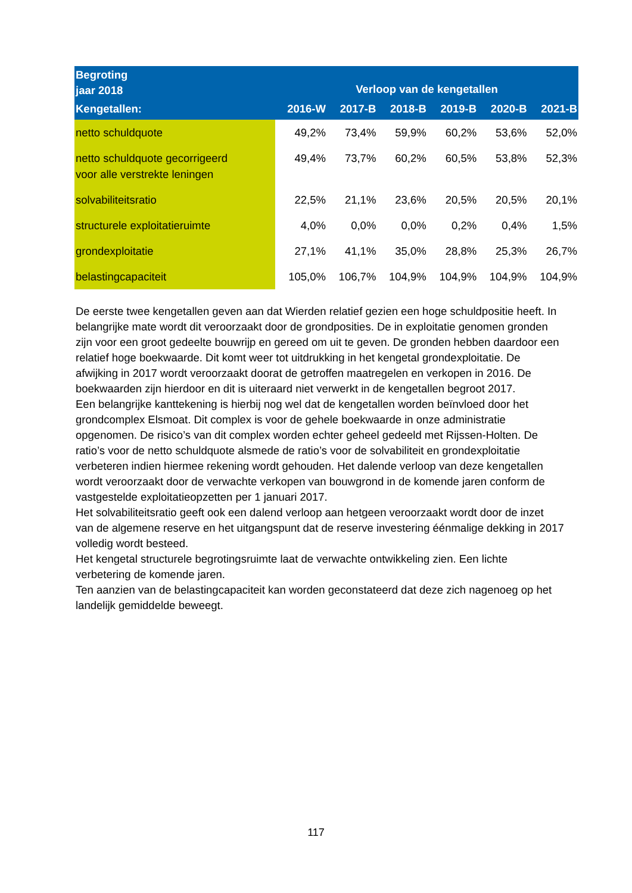| Begroting jaar 2018 | Verloop van de kengetallen | | | | | |
| --- | --- | --- | --- | --- | --- | --- |
| Kengetallen: | 2016-W | 2017-B | 2018-B | 2019-B | 2020-B | 2021-B |
| netto schuldquote | 49,2% | 73,4% | 59,9% | 60,2% | 53,6% | 52,0% |
| netto schuldquote gecorrigeerd voor alle verstrekte leningen | 49,4% | 73,7% | 60,2% | 60,5% | 53,8% | 52,3% |
| solvabiliteitsratio | 22,5% | 21,1% | 23,6% | 20,5% | 20,5% | 20,1% |
| structurele exploitatieruimte | 4,0% | 0,0% | 0,0% | 0,2% | 0,4% | 1,5% |
| grondexploitatie | 27,1% | 41,1% | 35,0% | 28,8% | 25,3% | 26,7% |
| belastingcapaciteit | 105,0% | 106,7% | 104,9% | 104,9% | 104,9% | 104,9% |
De eerste twee kengetallen geven aan dat Wierden relatief gezien een hoge schuldpositie heeft. In belangrijke mate wordt dit veroorzaakt door de grondposities. De in exploitatie genomen gronden zijn voor een groot gedeelte bouwrijp en gereed om uit te geven. De gronden hebben daardoor een relatief hoge boekwaarde. Dit komt weer tot uitdrukking in het kengetal grondexploitatie. De afwijking in 2017 wordt veroorzaakt doorat de getroffen maatregelen en verkopen in 2016. De boekwaarden zijn hierdoor en dit is uiteraard niet verwerkt in de kengetallen begroot 2017.
Een belangrijke kanttekening is hierbij nog wel dat de kengetallen worden beïnvloed door het grondcomplex Elsmoat. Dit complex is voor de gehele boekwaarde in onze administratie opgenomen. De risico’s van dit complex worden echter geheel gedeeld met Rijssen-Holten. De ratio’s voor de netto schuldquote alsmede de ratio’s voor de solvabiliteit en grondexploitatie verbeteren indien hiermee rekening wordt gehouden. Het dalende verloop van deze kengetallen wordt veroorzaakt door de verwachte verkopen van bouwgrond in de komende jaren conform de vastgestelde exploitatieopzetten per 1 januari 2017.
Het solvabiliteitsratio geeft ook een dalend verloop aan hetgeen veroorzaakt wordt door de inzet van de algemene reserve en het uitgangspunt dat de reserve investering éénmalige dekking in 2017 volledig wordt besteed.
Het kengetal structurele begrotingsruimte laat de verwachte ontwikkeling zien. Een lichte verbetering de komende jaren.
Ten aanzien van de belastingcapaciteit kan worden geconstateerd dat deze zich nagenoeg op het landelijk gemiddelde beweegt.
117